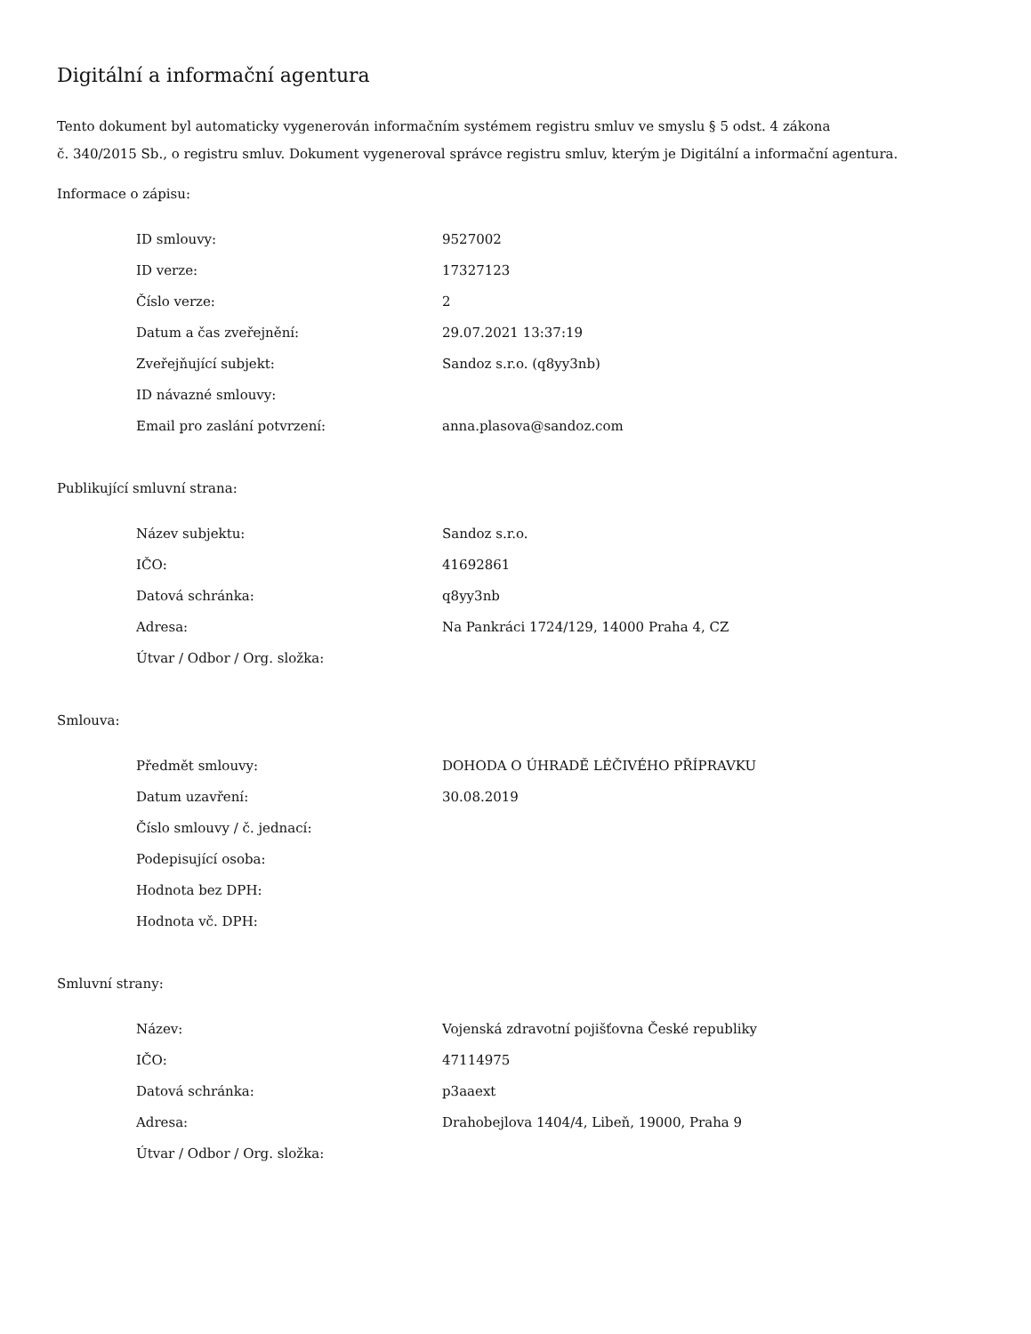Digitální a informační agentura
Tento dokument byl automaticky vygenerován informačním systémem registru smluv ve smyslu § 5 odst. 4 zákona
č. 340/2015 Sb., o registru smluv. Dokument vygeneroval správce registru smluv, kterým je Digitální a informační agentura.
Informace o zápisu:
| ID smlouvy: | 9527002 |
| ID verze: | 17327123 |
| Číslo verze: | 2 |
| Datum a čas zveřejnění: | 29.07.2021 13:37:19 |
| Zveřejňující subjekt: | Sandoz s.r.o. (q8yy3nb) |
| ID návazné smlouvy: | |
| Email pro zaslání potvrzení: | anna.plasova@sandoz.com |
Publikující smluvní strana:
| Název subjektu: | Sandoz s.r.o. |
| IČO: | 41692861 |
| Datová schránka: | q8yy3nb |
| Adresa: | Na Pankráci 1724/129, 14000 Praha 4, CZ |
| Útvar / Odbor / Org. složka: | |
Smlouva:
| Předmět smlouvy: | DOHODA O ÚHRADĚ LÉČIVÉHO PŘÍPRAVKU |
| Datum uzavření: | 30.08.2019 |
| Číslo smlouvy / č. jednací: | |
| Podepisující osoba: | |
| Hodnota bez DPH: | |
| Hodnota vč. DPH: | |
Smluvní strany:
| Název: | Vojenská zdravotní pojišťovna České republiky |
| IČO: | 47114975 |
| Datová schránka: | p3aaext |
| Adresa: | Drahobejlova 1404/4, Libeň, 19000, Praha 9 |
| Útvar / Odbor / Org. složka: | |